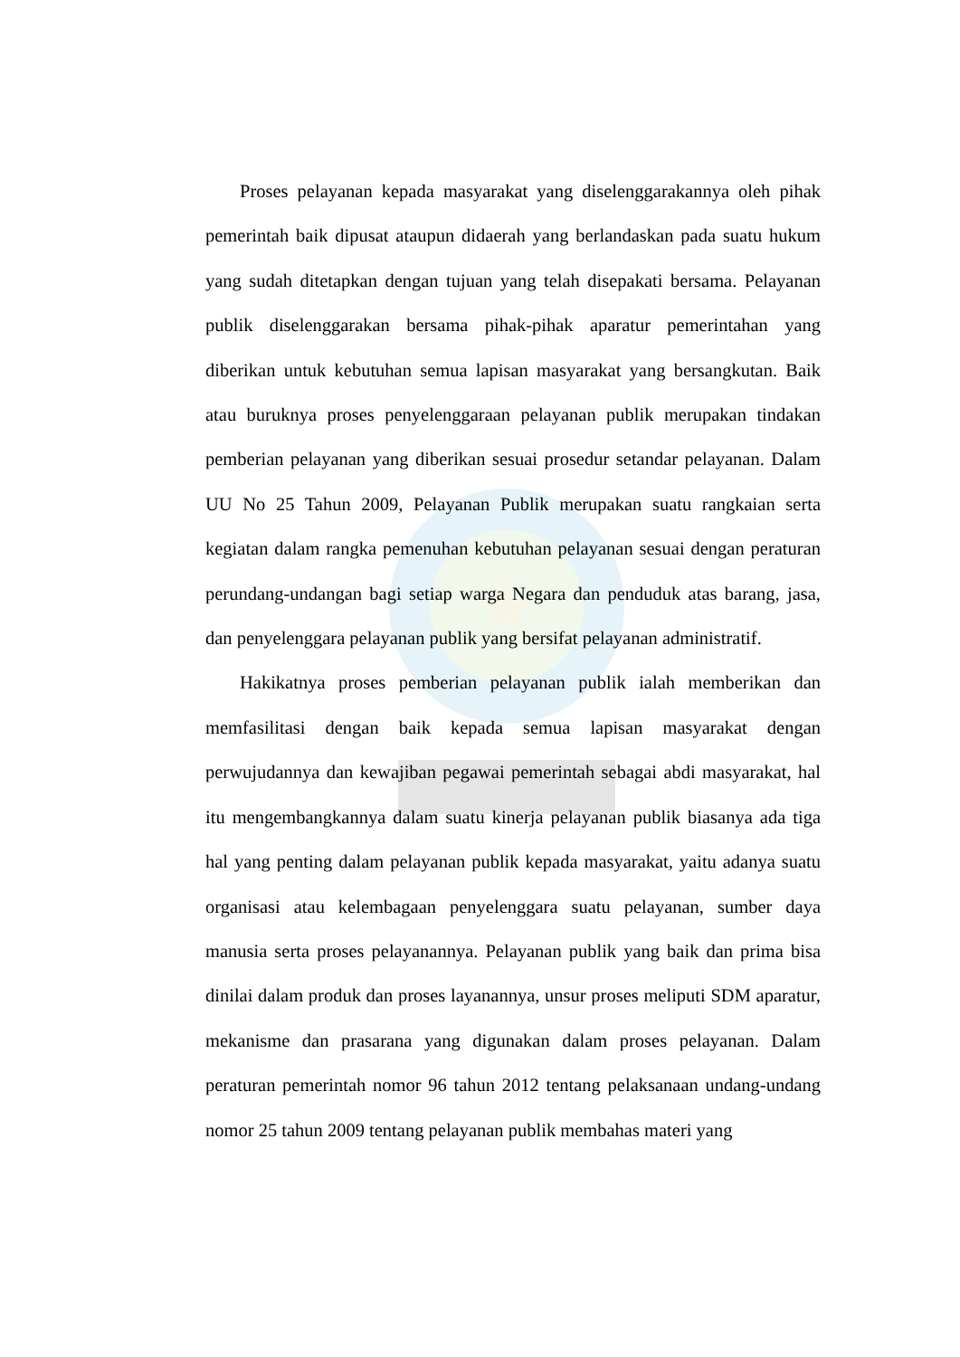Proses pelayanan kepada masyarakat yang diselenggarakannya oleh pihak pemerintah baik dipusat ataupun didaerah yang berlandaskan pada suatu hukum yang sudah ditetapkan dengan tujuan yang telah disepakati bersama. Pelayanan publik diselenggarakan bersama pihak-pihak aparatur pemerintahan yang diberikan untuk kebutuhan semua lapisan masyarakat yang bersangkutan. Baik atau buruknya proses penyelenggaraan pelayanan publik merupakan tindakan pemberian pelayanan yang diberikan sesuai prosedur setandar pelayanan. Dalam UU No 25 Tahun 2009, Pelayanan Publik merupakan suatu rangkaian serta kegiatan dalam rangka pemenuhan kebutuhan pelayanan sesuai dengan peraturan perundang-undangan bagi setiap warga Negara dan penduduk atas barang, jasa, dan penyelenggara pelayanan publik yang bersifat pelayanan administratif.
Hakikatnya proses pemberian pelayanan publik ialah memberikan dan memfasilitasi dengan baik kepada semua lapisan masyarakat dengan perwujudannya dan kewajiban pegawai pemerintah sebagai abdi masyarakat, hal itu mengembangkannya dalam suatu kinerja pelayanan publik biasanya ada tiga hal yang penting dalam pelayanan publik kepada masyarakat, yaitu adanya suatu organisasi atau kelembagaan penyelenggara suatu pelayanan, sumber daya manusia serta proses pelayanannya. Pelayanan publik yang baik dan prima bisa dinilai dalam produk dan proses layanannya, unsur proses meliputi SDM aparatur, mekanisme dan prasarana yang digunakan dalam proses pelayanan. Dalam peraturan pemerintah nomor 96 tahun 2012 tentang pelaksanaan undang-undang nomor 25 tahun 2009 tentang pelayanan publik membahas materi yang